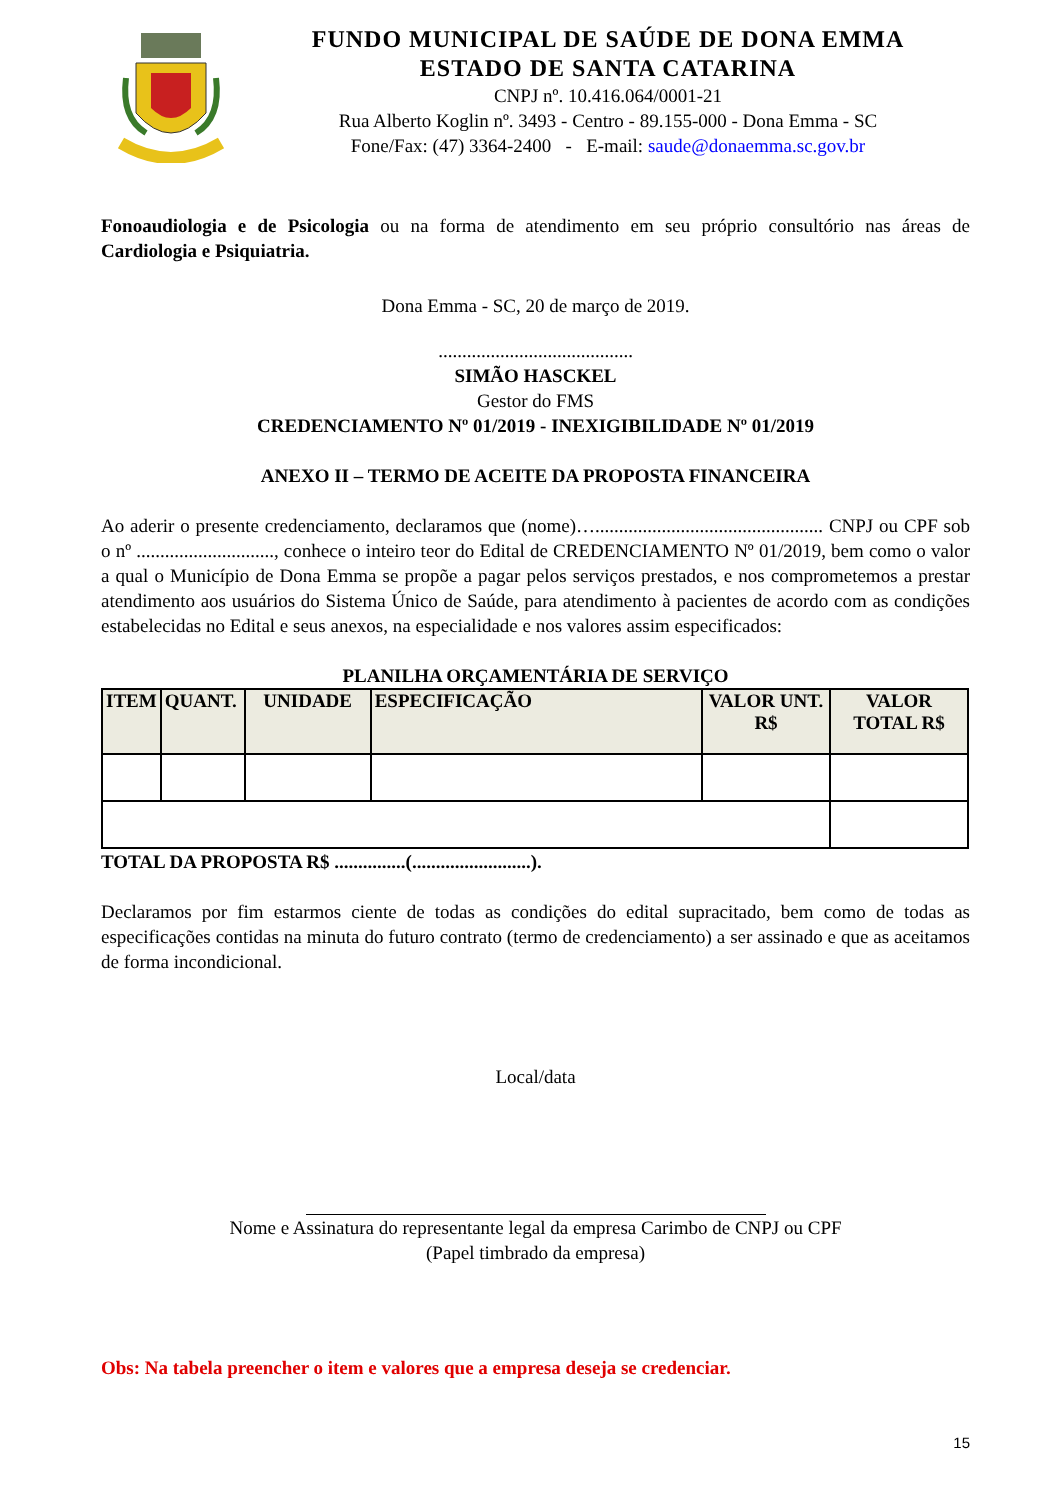FUNDO MUNICIPAL DE SAÚDE DE DONA EMMA
ESTADO DE SANTA CATARINA
CNPJ nº. 10.416.064/0001-21
Rua Alberto Koglin nº. 3493 - Centro - 89.155-000 - Dona Emma - SC
Fone/Fax: (47) 3364-2400 - E-mail: saude@donaemma.sc.gov.br
Fonoaudiologia e de Psicologia ou na forma de atendimento em seu próprio consultório nas áreas de Cardiologia e Psiquiatria.
Dona Emma - SC, 20 de março de 2019.
.........................................
SIMÃO HASCKEL
Gestor do FMS
CREDENCIAMENTO Nº 01/2019 - INEXIGIBILIDADE Nº 01/2019
ANEXO II – TERMO DE ACEITE DA PROPOSTA FINANCEIRA
Ao aderir o presente credenciamento, declaramos que (nome)…................................................ CNPJ ou CPF sob o nº ............................., conhece o inteiro teor do Edital de CREDENCIAMENTO Nº 01/2019, bem como o valor a qual o Município de Dona Emma se propõe a pagar pelos serviços prestados, e nos comprometemos a prestar atendimento aos usuários do Sistema Único de Saúde, para atendimento à pacientes de acordo com as condições estabelecidas no Edital e seus anexos, na especialidade e nos valores assim especificados:
PLANILHA ORÇAMENTÁRIA DE SERVIÇO
| ITEM | QUANT. | UNIDADE | ESPECIFICAÇÃO | VALOR UNT. R$ | VALOR TOTAL R$ |
| --- | --- | --- | --- | --- | --- |
TOTAL DA PROPOSTA R$ ...............(.........................).
Declaramos por fim estarmos ciente de todas as condições do edital supracitado, bem como de todas as especificações contidas na minuta do futuro contrato (termo de credenciamento) a ser assinado e que as aceitamos de forma incondicional.
Local/data
Nome e Assinatura do representante legal da empresa Carimbo de CNPJ ou CPF
(Papel timbrado da empresa)
Obs: Na tabela preencher o item e valores que a empresa deseja se credenciar.
15